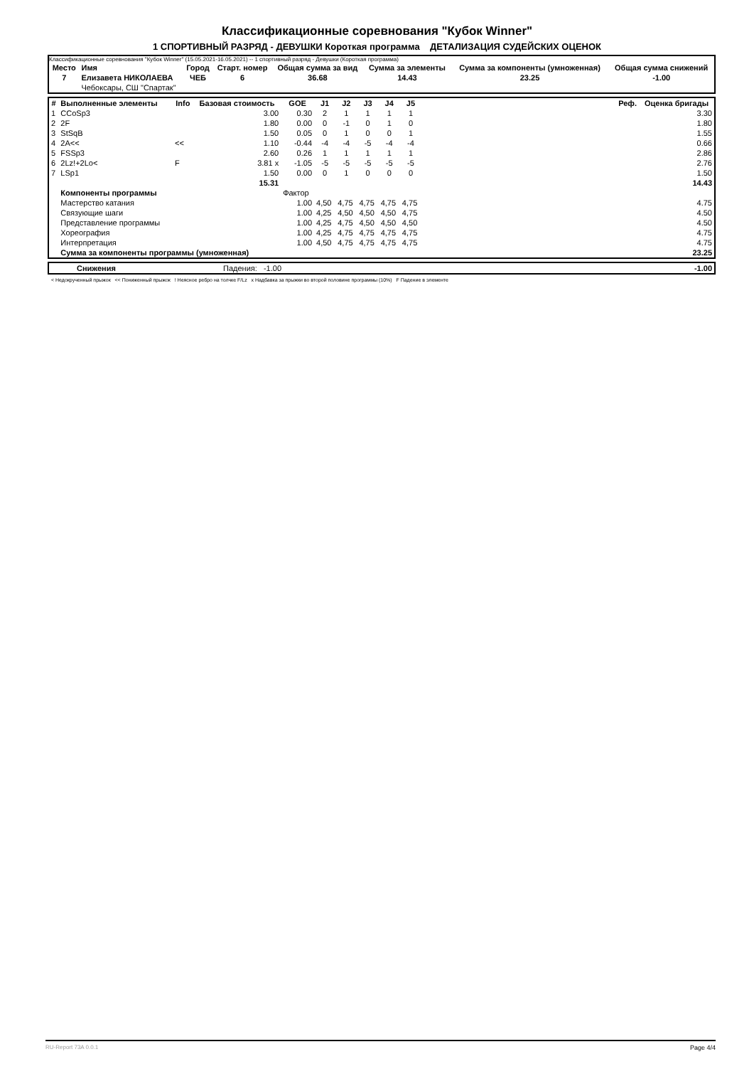Классификационные соревнования "Кубок Winner"
1 СПОРТИВНЫЙ РАЗРЯД - ДЕВУШКИ Короткая программа ДЕТАЛИЗАЦИЯ СУДЕЙСКИХ ОЦЕНОК
Классификационные соревнования "Кубок Winner" (15.05.2021-16.05.2021) -- 1 спортивный разряд - Девушки (Короткая программа)
| Место | Имя | Город | Старт. номер | Общая сумма за вид | Сумма за элементы | Сумма за компоненты (умноженная) | Общая сумма снижений |
| --- | --- | --- | --- | --- | --- | --- | --- |
| 7 | Елизавета НИКОЛАЕВА | ЧЕБ | 6 | 36.68 | 14.43 | 23.25 | -1.00 |
| | Чебоксары, СШ "Спартак" | | | | | | |
| # | Выполненные элементы | Info | Базовая стоимость | GOE | J1 | J2 | J3 | J4 | J5 | Реф. | Оценка бригады |
| --- | --- | --- | --- | --- | --- | --- | --- | --- | --- | --- | --- |
| 1 | CCoSp3 | | 3.00 | 0.30 | 2 | 1 | 1 | 1 | 1 | | 3.30 |
| 2 | 2F | | 1.80 | 0.00 | 0 | -1 | 0 | 1 | 0 | | 1.80 |
| 3 | StSqB | | 1.50 | 0.05 | 0 | 1 | 0 | 0 | 1 | | 1.55 |
| 4 | 2A<< | << | 1.10 | -0.44 | -4 | -4 | -5 | -4 | -4 | | 0.66 |
| 5 | FSSp3 | | 2.60 | 0.26 | 1 | 1 | 1 | 1 | 1 | | 2.86 |
| 6 | 2Lz!+2Lo< | F | 3.81 x | -1.05 | -5 | -5 | -5 | -5 | -5 | | 2.76 |
| 7 | LSp1 | | 1.50 | 0.00 | 0 | 1 | 0 | 0 | 0 | | 1.50 |
| | | | 15.31 | | | | | | | | 14.43 |
| | Компоненты программы | | | Фактор | | | | | | | |
| | Мастерство катания | | | 1.00 | 4,50 | 4,75 | 4,75 | 4,75 | 4,75 | | 4.75 |
| | Связующие шаги | | | 1.00 | 4,25 | 4,50 | 4,50 | 4,50 | 4,75 | | 4.50 |
| | Представление программы | | | 1.00 | 4,25 | 4,75 | 4,50 | 4,50 | 4,50 | | 4.50 |
| | Хореография | | | 1.00 | 4,25 | 4,75 | 4,75 | 4,75 | 4,75 | | 4.75 |
| | Интерпретация | | | 1.00 | 4,50 | 4,75 | 4,75 | 4,75 | 4,75 | | 4.75 |
| | Сумма за компоненты программы (умноженная) | | | | | | | | | | 23.25 |
| | Снижения | Падения: -1.00 | -1.00 |
< Недокрученный прыжок << Пониженный прыжок ! Неясное ребро на толчке F/Lz x Надбавка за прыжки во второй половине программы (10%) F Падение в элементе
RU-Report 73A 0.0.1 Page 4/4